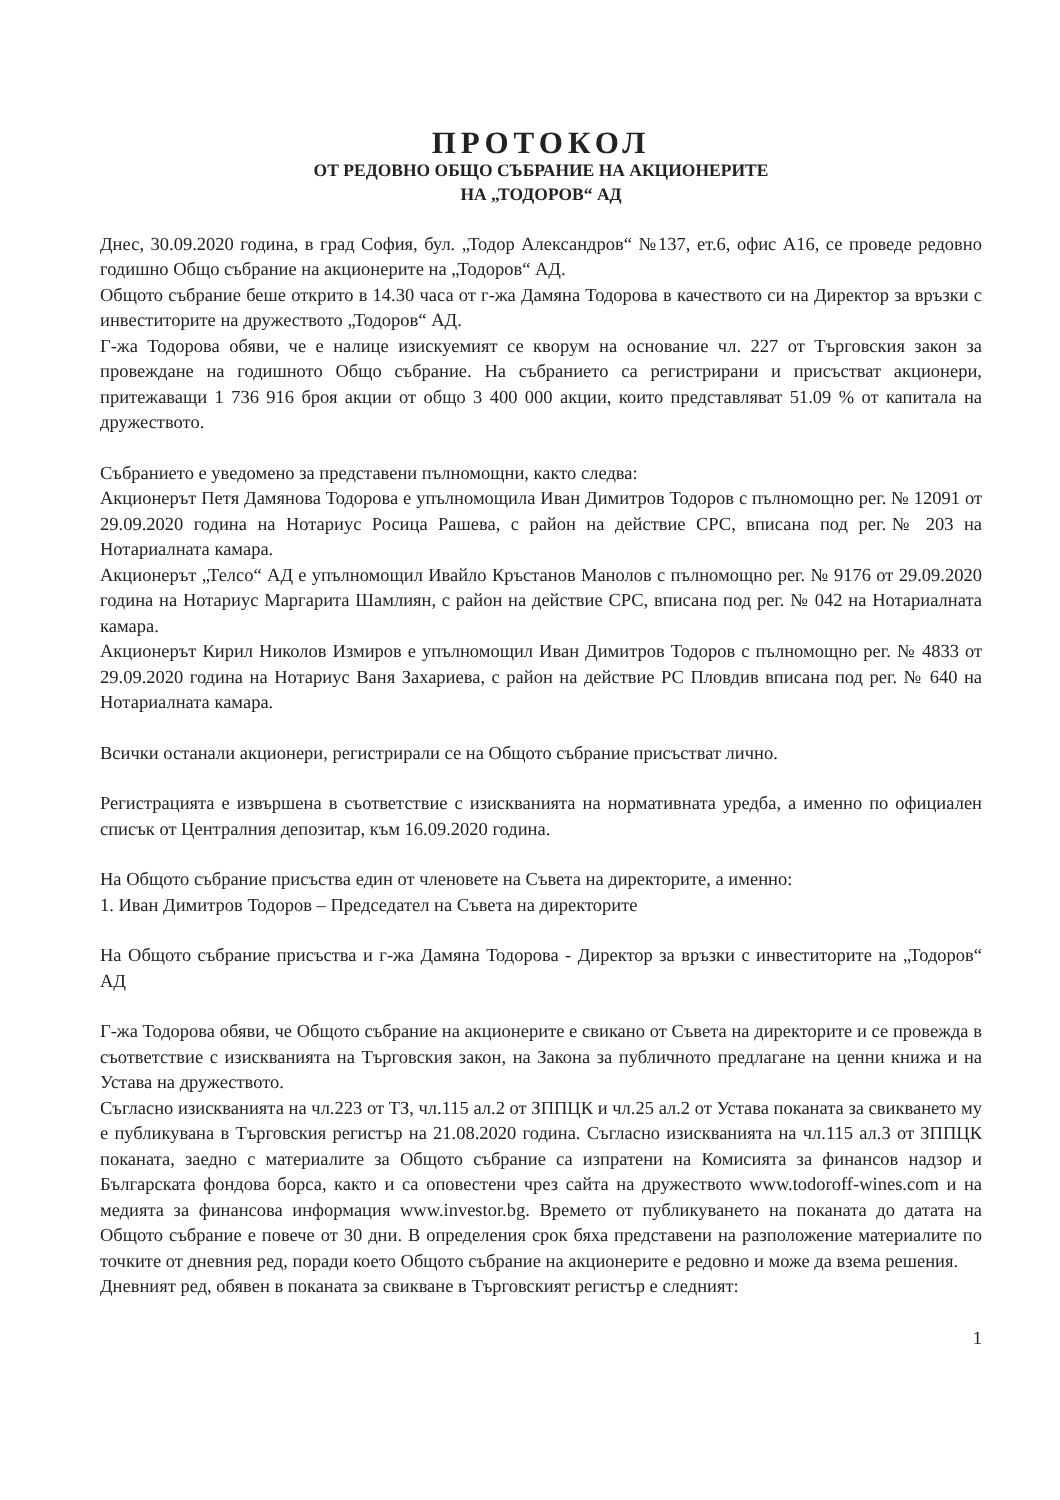ПРОТОКОЛ
ОТ РЕДОВНО ОБЩО СЪБРАНИЕ НА АКЦИОНЕРИТЕ
НА „ТОДОРОВ“ АД
Днес, 30.09.2020 година, в град София, бул. „Тодор Александров“ №137, ет.6, офис А16, се проведе редовно годишно Общо събрание на акционерите на „Тодоров“ АД.
Общото събрание беше открито в 14.30 часа от г-жа Дамяна Тодорова в качеството си на Директор за връзки с инвеститорите на дружеството „Тодоров“ АД.
Г-жа Тодорова обяви, че е налице изискуемият се кворум на основание чл. 227 от Търговския закон за провеждане на годишното Общо събрание. На събранието са регистрирани и присъстват акционери, притежаващи 1 736 916 броя акции от общо 3 400 000 акции, които представляват 51.09 % от капитала на дружеството.
Събранието е уведомено за представени пълномощни, както следва:
Акционерът Петя Дамянова Тодорова е упълномощила Иван Димитров Тодоров с пълномощно рег. № 12091 от 29.09.2020 година на Нотариус Росица Рашева, с район на действие СРС, вписана под рег.№ 203 на Нотариалната камара.
Акционерът „Телсо“ АД е упълномощил Ивайло Кръстанов Манолов с пълномощно рег. № 9176 от 29.09.2020 година на Нотариус Маргарита Шамлиян, с район на действие СРС, вписана под рег. № 042 на Нотариалната камара.
Акционерът Кирил Николов Измиров е упълномощил Иван Димитров Тодоров с пълномощно рег. № 4833 от 29.09.2020 година на Нотариус Ваня Захариева, с район на действие РС Пловдив вписана под рег. № 640 на Нотариалната камара.
Всички останали акционери, регистрирали се на Общото събрание присъстват лично.
Регистрацията е извършена в съответствие с изискванията на нормативната уредба, а именно по официален списък от Централния депозитар, към 16.09.2020 година.
На Общото събрание присъства един от членовете на Съвета на директорите, а именно:
1. Иван Димитров Тодоров – Председател на Съвета на директорите
На Общото събрание присъства и г-жа Дамяна Тодорова - Директор за връзки с инвеститорите на „Тодоров“ АД
Г-жа Тодорова обяви, че Общото събрание на акционерите е свикано от Съвета на директорите и се провежда в съответствие с изискванията на Търговския закон, на Закона за публичното предлагане на ценни книжа и на Устава на дружеството.
Съгласно изискванията на чл.223 от ТЗ, чл.115 ал.2 от ЗППЦК и чл.25 ал.2 от Устава поканата за свикването му е публикувана в Търговския регистър на 21.08.2020 година. Съгласно изискванията на чл.115 ал.3 от ЗППЦК поканата, заедно с материалите за Общото събрание са изпратени на Комисията за финансов надзор и Българската фондова борса, както и са оповестени чрез сайта на дружеството www.todoroff-wines.com и на медията за финансова информация www.investor.bg. Времето от публикуването на поканата до датата на Общото събрание е повече от 30 дни. В определения срок бяха представени на разположение материалите по точките от дневния ред, поради което Общото събрание на акционерите е редовно и може да взема решения.
Дневният ред, обявен в поканата за свикване в Търговският регистър е следният:
1